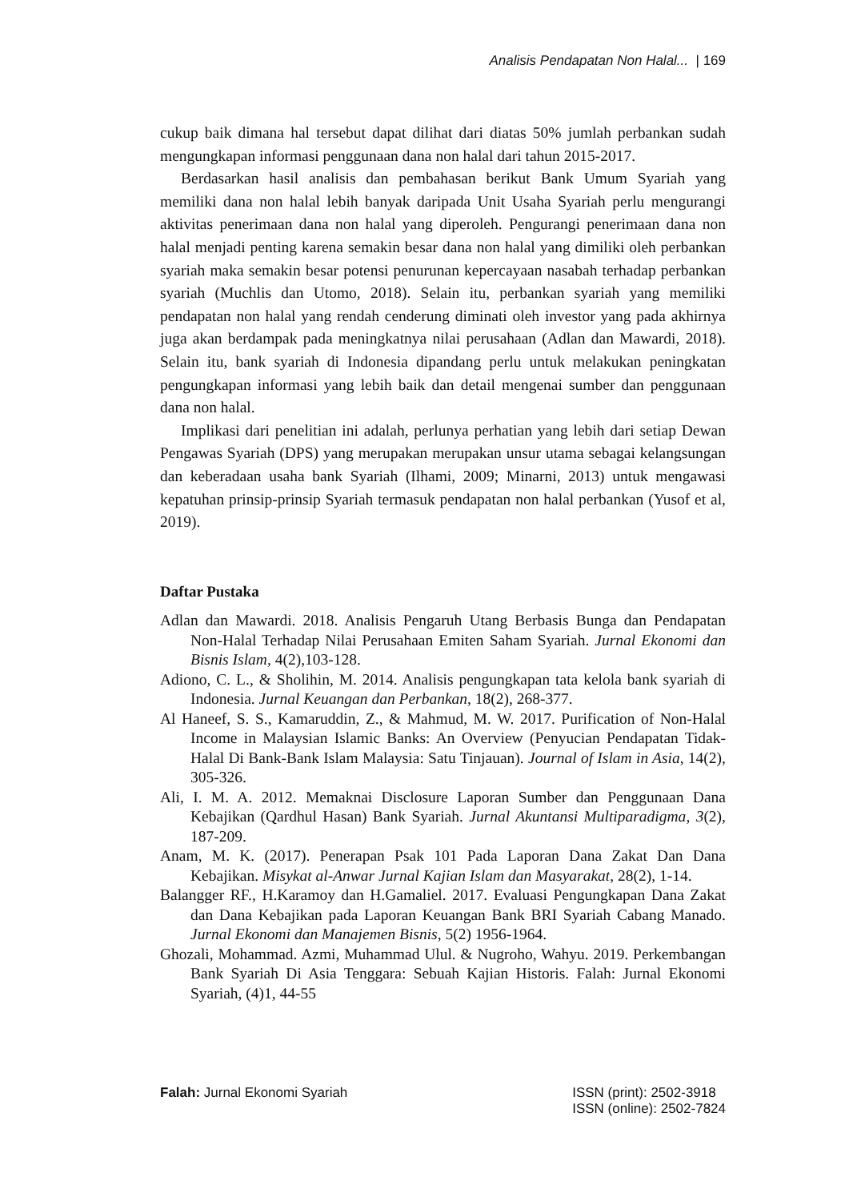Analisis Pendapatan Non Halal... | 169
cukup baik dimana hal tersebut dapat dilihat dari diatas 50% jumlah perbankan sudah mengungkapan informasi penggunaan dana non halal dari tahun 2015-2017.
Berdasarkan hasil analisis dan pembahasan berikut Bank Umum Syariah yang memiliki dana non halal lebih banyak daripada Unit Usaha Syariah perlu mengurangi aktivitas penerimaan dana non halal yang diperoleh. Pengurangi penerimaan dana non halal menjadi penting karena semakin besar dana non halal yang dimiliki oleh perbankan syariah maka semakin besar potensi penurunan kepercayaan nasabah terhadap perbankan syariah (Muchlis dan Utomo, 2018). Selain itu, perbankan syariah yang memiliki pendapatan non halal yang rendah cenderung diminati oleh investor yang pada akhirnya juga akan berdampak pada meningkatnya nilai perusahaan (Adlan dan Mawardi, 2018). Selain itu, bank syariah di Indonesia dipandang perlu untuk melakukan peningkatan pengungkapan informasi yang lebih baik dan detail mengenai sumber dan penggunaan dana non halal.
Implikasi dari penelitian ini adalah, perlunya perhatian yang lebih dari setiap Dewan Pengawas Syariah (DPS) yang merupakan merupakan unsur utama sebagai kelangsungan dan keberadaan usaha bank Syariah (Ilhami, 2009; Minarni, 2013) untuk mengawasi kepatuhan prinsip-prinsip Syariah termasuk pendapatan non halal perbankan (Yusof et al, 2019).
Daftar Pustaka
Adlan dan Mawardi. 2018. Analisis Pengaruh Utang Berbasis Bunga dan Pendapatan Non-Halal Terhadap Nilai Perusahaan Emiten Saham Syariah. Jurnal Ekonomi dan Bisnis Islam, 4(2),103-128.
Adiono, C. L., & Sholihin, M. 2014. Analisis pengungkapan tata kelola bank syariah di Indonesia. Jurnal Keuangan dan Perbankan, 18(2), 268-377.
Al Haneef, S. S., Kamaruddin, Z., & Mahmud, M. W. 2017. Purification of Non-Halal Income in Malaysian Islamic Banks: An Overview (Penyucian Pendapatan Tidak-Halal Di Bank-Bank Islam Malaysia: Satu Tinjauan). Journal of Islam in Asia, 14(2), 305-326.
Ali, I. M. A. 2012. Memaknai Disclosure Laporan Sumber dan Penggunaan Dana Kebajikan (Qardhul Hasan) Bank Syariah. Jurnal Akuntansi Multiparadigma, 3(2), 187-209.
Anam, M. K. (2017). Penerapan Psak 101 Pada Laporan Dana Zakat Dan Dana Kebajikan. Misykat al-Anwar Jurnal Kajian Islam dan Masyarakat, 28(2), 1-14.
Balangger RF., H.Karamoy dan H.Gamaliel. 2017. Evaluasi Pengungkapan Dana Zakat dan Dana Kebajikan pada Laporan Keuangan Bank BRI Syariah Cabang Manado. Jurnal Ekonomi dan Manajemen Bisnis, 5(2) 1956-1964.
Ghozali, Mohammad. Azmi, Muhammad Ulul. & Nugroho, Wahyu. 2019. Perkembangan Bank Syariah Di Asia Tenggara: Sebuah Kajian Historis. Falah: Jurnal Ekonomi Syariah, (4)1, 44-55
Falah: Jurnal Ekonomi Syariah ISSN (print): 2502-3918
ISSN (online): 2502-7824